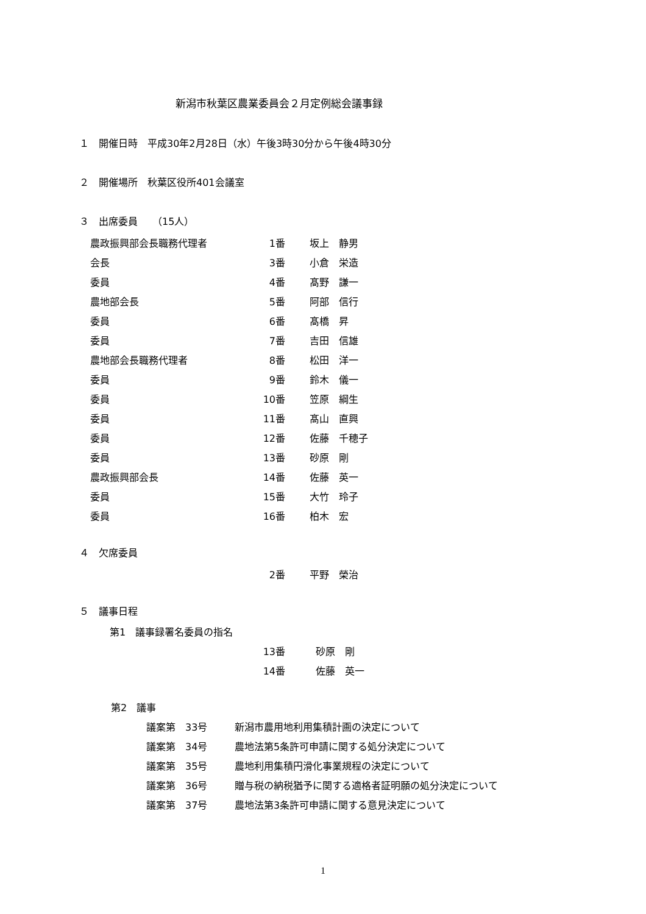新潟市秋葉区農業委員会２月定例総会議事録
１　開催日時　平成30年2月28日（水）午後3時30分から午後4時30分
２　開催場所　秋葉区役所401会議室
３　出席委員　　（15人）
| 農政振興部会長職務代理者 | 1番 | | 坂上 静男 |
| 会長 | 3番 | | 小倉 栄造 |
| 委員 | 4番 | | 髙野 謙一 |
| 農地部会長 | 5番 | | 阿部 信行 |
| 委員 | 6番 | | 髙橋 昇 |
| 委員 | 7番 | | 吉田 信雄 |
| 農地部会長職務代理者 | 8番 | | 松田 洋一 |
| 委員 | 9番 | | 鈴木 儀一 |
| 委員 | 10番 | | 笠原 綱生 |
| 委員 | 11番 | | 髙山 直興 |
| 委員 | 12番 | | 佐藤 千穂子 |
| 委員 | 13番 | | 砂原 剛 |
| 農政振興部会長 | 14番 | | 佐藤 英一 |
| 委員 | 15番 | | 大竹 玲子 |
| 委員 | 16番 | | 柏木 宏 |
４　欠席委員
| | 2番 | | 平野 榮治 |
５　議事日程
第1　議事録署名委員の指名
| | 13番 | | 砂原 剛 |
| | 14番 | | 佐藤 英一 |
第2　議事
| 議案第 33号 | 新潟市農用地利用集積計画の決定について |
| 議案第 34号 | 農地法第5条許可申請に関する処分決定について |
| 議案第 35号 | 農地利用集積円滑化事業規程の決定について |
| 議案第 36号 | 贈与税の納税猶予に関する適格者証明願の処分決定について |
| 議案第 37号 | 農地法第3条許可申請に関する意見決定について |
1